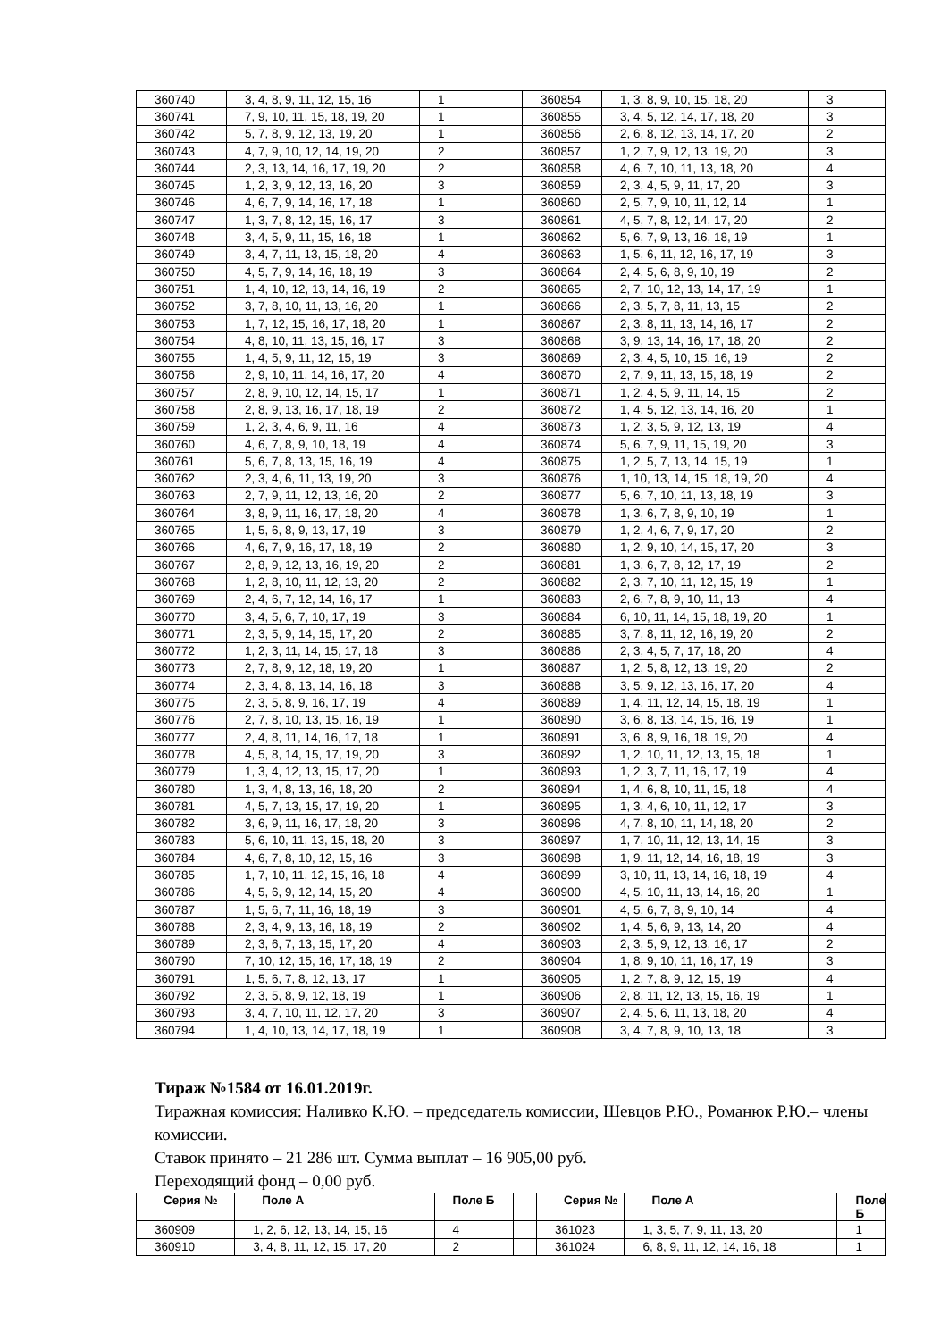| 360740 | 3, 4, 8, 9, 11, 12, 15, 16 | 1 | | 360854 | 1, 3, 8, 9, 10, 15, 18, 20 | 3 |
| 360741 | 7, 9, 10, 11, 15, 18, 19, 20 | 1 | | 360855 | 3, 4, 5, 12, 14, 17, 18, 20 | 3 |
| 360742 | 5, 7, 8, 9, 12, 13, 19, 20 | 1 | | 360856 | 2, 6, 8, 12, 13, 14, 17, 20 | 2 |
| 360743 | 4, 7, 9, 10, 12, 14, 19, 20 | 2 | | 360857 | 1, 2, 7, 9, 12, 13, 19, 20 | 3 |
| 360744 | 2, 3, 13, 14, 16, 17, 19, 20 | 2 | | 360858 | 4, 6, 7, 10, 11, 13, 18, 20 | 4 |
| 360745 | 1, 2, 3, 9, 12, 13, 16, 20 | 3 | | 360859 | 2, 3, 4, 5, 9, 11, 17, 20 | 3 |
| 360746 | 4, 6, 7, 9, 14, 16, 17, 18 | 1 | | 360860 | 2, 5, 7, 9, 10, 11, 12, 14 | 1 |
| 360747 | 1, 3, 7, 8, 12, 15, 16, 17 | 3 | | 360861 | 4, 5, 7, 8, 12, 14, 17, 20 | 2 |
| 360748 | 3, 4, 5, 9, 11, 15, 16, 18 | 1 | | 360862 | 5, 6, 7, 9, 13, 16, 18, 19 | 1 |
| 360749 | 3, 4, 7, 11, 13, 15, 18, 20 | 4 | | 360863 | 1, 5, 6, 11, 12, 16, 17, 19 | 3 |
| 360750 | 4, 5, 7, 9, 14, 16, 18, 19 | 3 | | 360864 | 2, 4, 5, 6, 8, 9, 10, 19 | 2 |
| 360751 | 1, 4, 10, 12, 13, 14, 16, 19 | 2 | | 360865 | 2, 7, 10, 12, 13, 14, 17, 19 | 1 |
| 360752 | 3, 7, 8, 10, 11, 13, 16, 20 | 1 | | 360866 | 2, 3, 5, 7, 8, 11, 13, 15 | 2 |
| 360753 | 1, 7, 12, 15, 16, 17, 18, 20 | 1 | | 360867 | 2, 3, 8, 11, 13, 14, 16, 17 | 2 |
| 360754 | 4, 8, 10, 11, 13, 15, 16, 17 | 3 | | 360868 | 3, 9, 13, 14, 16, 17, 18, 20 | 2 |
| 360755 | 1, 4, 5, 9, 11, 12, 15, 19 | 3 | | 360869 | 2, 3, 4, 5, 10, 15, 16, 19 | 2 |
| 360756 | 2, 9, 10, 11, 14, 16, 17, 20 | 4 | | 360870 | 2, 7, 9, 11, 13, 15, 18, 19 | 2 |
| 360757 | 2, 8, 9, 10, 12, 14, 15, 17 | 1 | | 360871 | 1, 2, 4, 5, 9, 11, 14, 15 | 2 |
| 360758 | 2, 8, 9, 13, 16, 17, 18, 19 | 2 | | 360872 | 1, 4, 5, 12, 13, 14, 16, 20 | 1 |
| 360759 | 1, 2, 3, 4, 6, 9, 11, 16 | 4 | | 360873 | 1, 2, 3, 5, 9, 12, 13, 19 | 4 |
| 360760 | 4, 6, 7, 8, 9, 10, 18, 19 | 4 | | 360874 | 5, 6, 7, 9, 11, 15, 19, 20 | 3 |
| 360761 | 5, 6, 7, 8, 13, 15, 16, 19 | 4 | | 360875 | 1, 2, 5, 7, 13, 14, 15, 19 | 1 |
| 360762 | 2, 3, 4, 6, 11, 13, 19, 20 | 3 | | 360876 | 1, 10, 13, 14, 15, 18, 19, 20 | 4 |
| 360763 | 2, 7, 9, 11, 12, 13, 16, 20 | 2 | | 360877 | 5, 6, 7, 10, 11, 13, 18, 19 | 3 |
| 360764 | 3, 8, 9, 11, 16, 17, 18, 20 | 4 | | 360878 | 1, 3, 6, 7, 8, 9, 10, 19 | 1 |
| 360765 | 1, 5, 6, 8, 9, 13, 17, 19 | 3 | | 360879 | 1, 2, 4, 6, 7, 9, 17, 20 | 2 |
| 360766 | 4, 6, 7, 9, 16, 17, 18, 19 | 2 | | 360880 | 1, 2, 9, 10, 14, 15, 17, 20 | 3 |
| 360767 | 2, 8, 9, 12, 13, 16, 19, 20 | 2 | | 360881 | 1, 3, 6, 7, 8, 12, 17, 19 | 2 |
| 360768 | 1, 2, 8, 10, 11, 12, 13, 20 | 2 | | 360882 | 2, 3, 7, 10, 11, 12, 15, 19 | 1 |
| 360769 | 2, 4, 6, 7, 12, 14, 16, 17 | 1 | | 360883 | 2, 6, 7, 8, 9, 10, 11, 13 | 4 |
| 360770 | 3, 4, 5, 6, 7, 10, 17, 19 | 3 | | 360884 | 6, 10, 11, 14, 15, 18, 19, 20 | 1 |
| 360771 | 2, 3, 5, 9, 14, 15, 17, 20 | 2 | | 360885 | 3, 7, 8, 11, 12, 16, 19, 20 | 2 |
| 360772 | 1, 2, 3, 11, 14, 15, 17, 18 | 3 | | 360886 | 2, 3, 4, 5, 7, 17, 18, 20 | 4 |
| 360773 | 2, 7, 8, 9, 12, 18, 19, 20 | 1 | | 360887 | 1, 2, 5, 8, 12, 13, 19, 20 | 2 |
| 360774 | 2, 3, 4, 8, 13, 14, 16, 18 | 3 | | 360888 | 3, 5, 9, 12, 13, 16, 17, 20 | 4 |
| 360775 | 2, 3, 5, 8, 9, 16, 17, 19 | 4 | | 360889 | 1, 4, 11, 12, 14, 15, 18, 19 | 1 |
| 360776 | 2, 7, 8, 10, 13, 15, 16, 19 | 1 | | 360890 | 3, 6, 8, 13, 14, 15, 16, 19 | 1 |
| 360777 | 2, 4, 8, 11, 14, 16, 17, 18 | 1 | | 360891 | 3, 6, 8, 9, 16, 18, 19, 20 | 4 |
| 360778 | 4, 5, 8, 14, 15, 17, 19, 20 | 3 | | 360892 | 1, 2, 10, 11, 12, 13, 15, 18 | 1 |
| 360779 | 1, 3, 4, 12, 13, 15, 17, 20 | 1 | | 360893 | 1, 2, 3, 7, 11, 16, 17, 19 | 4 |
| 360780 | 1, 3, 4, 8, 13, 16, 18, 20 | 2 | | 360894 | 1, 4, 6, 8, 10, 11, 15, 18 | 4 |
| 360781 | 4, 5, 7, 13, 15, 17, 19, 20 | 1 | | 360895 | 1, 3, 4, 6, 10, 11, 12, 17 | 3 |
| 360782 | 3, 6, 9, 11, 16, 17, 18, 20 | 3 | | 360896 | 4, 7, 8, 10, 11, 14, 18, 20 | 2 |
| 360783 | 5, 6, 10, 11, 13, 15, 18, 20 | 3 | | 360897 | 1, 7, 10, 11, 12, 13, 14, 15 | 3 |
| 360784 | 4, 6, 7, 8, 10, 12, 15, 16 | 3 | | 360898 | 1, 9, 11, 12, 14, 16, 18, 19 | 3 |
| 360785 | 1, 7, 10, 11, 12, 15, 16, 18 | 4 | | 360899 | 3, 10, 11, 13, 14, 16, 18, 19 | 4 |
| 360786 | 4, 5, 6, 9, 12, 14, 15, 20 | 4 | | 360900 | 4, 5, 10, 11, 13, 14, 16, 20 | 1 |
| 360787 | 1, 5, 6, 7, 11, 16, 18, 19 | 3 | | 360901 | 4, 5, 6, 7, 8, 9, 10, 14 | 4 |
| 360788 | 2, 3, 4, 9, 13, 16, 18, 19 | 2 | | 360902 | 1, 4, 5, 6, 9, 13, 14, 20 | 4 |
| 360789 | 2, 3, 6, 7, 13, 15, 17, 20 | 4 | | 360903 | 2, 3, 5, 9, 12, 13, 16, 17 | 2 |
| 360790 | 7, 10, 12, 15, 16, 17, 18, 19 | 2 | | 360904 | 1, 8, 9, 10, 11, 16, 17, 19 | 3 |
| 360791 | 1, 5, 6, 7, 8, 12, 13, 17 | 1 | | 360905 | 1, 2, 7, 8, 9, 12, 15, 19 | 4 |
| 360792 | 2, 3, 5, 8, 9, 12, 18, 19 | 1 | | 360906 | 2, 8, 11, 12, 13, 15, 16, 19 | 1 |
| 360793 | 3, 4, 7, 10, 11, 12, 17, 20 | 3 | | 360907 | 2, 4, 5, 6, 11, 13, 18, 20 | 4 |
| 360794 | 1, 4, 10, 13, 14, 17, 18, 19 | 1 | | 360908 | 3, 4, 7, 8, 9, 10, 13, 18 | 3 |
Тираж №1584 от 16.01.2019г.
Тиражная комиссия: Наливко К.Ю. – председатель комиссии, Шевцов Р.Ю., Романюк Р.Ю.– члены комиссии.
Ставок принято – 21 286 шт. Сумма выплат – 16 905,00 руб.
Переходящий фонд – 0,00 руб.
| Серия № | Поле А | Поле Б | | Серия № | Поле А | Поле Б |
| --- | --- | --- | --- | --- | --- | --- |
| 360909 | 1, 2, 6, 12, 13, 14, 15, 16 | 4 | | 361023 | 1, 3, 5, 7, 9, 11, 13, 20 | 1 |
| 360910 | 3, 4, 8, 11, 12, 15, 17, 20 | 2 | | 361024 | 6, 8, 9, 11, 12, 14, 16, 18 | 1 |